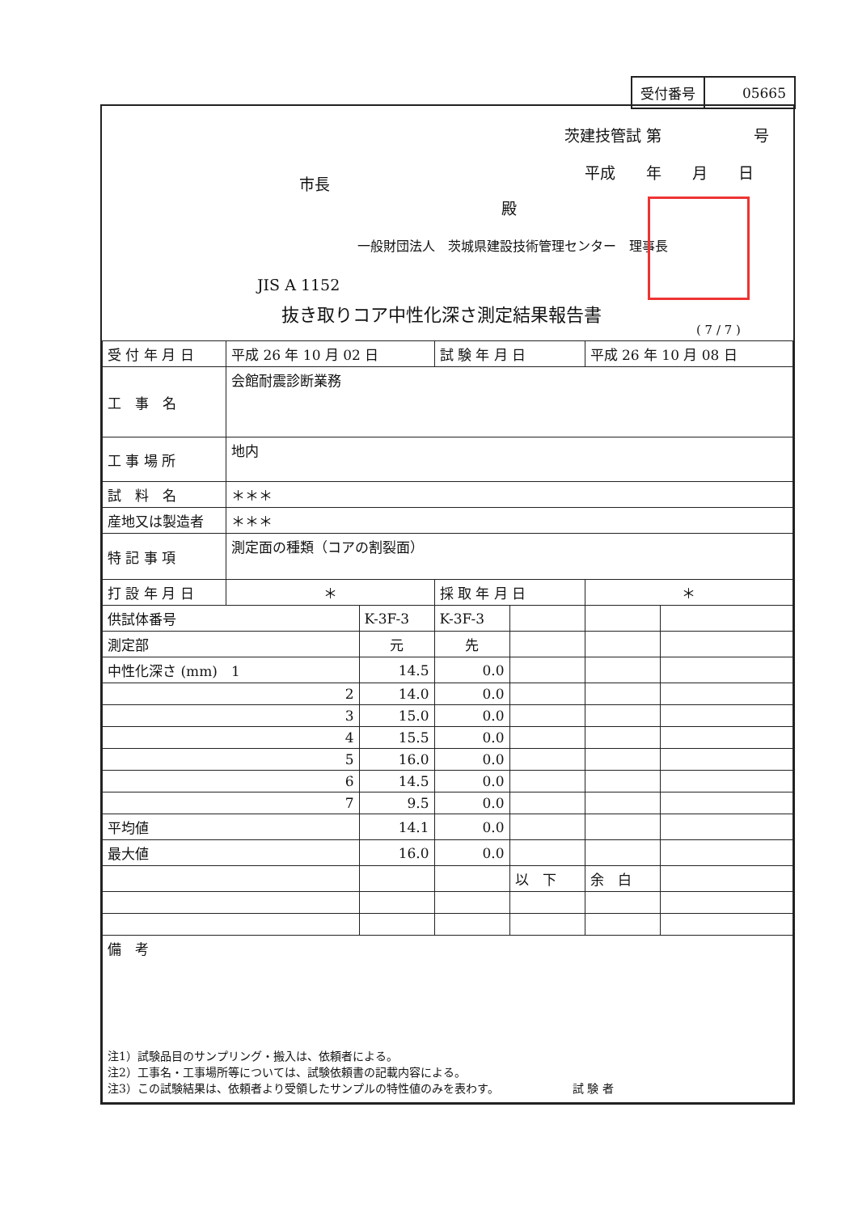| 受付番号 | 05665 |
茨建技管試 第　　　　　　号
平成　　年　　月　　日
市長
殿
一般財団法人　茨城県建設技術管理センター　理事長
JIS A 1152
抜き取りコア中性化深さ測定結果報告書
( 7 / 7 )
| 受 付 年 月 日 | 平成 26 年 10 月 02 日 | | 試 験 年 月 日 | | 平成 26 年 10 月 08 日 | |
| 工 事 名 | 会館耐震診断業務 | | | | | |
| 工 事 場 所 | 地内 | | | | | |
| 試 料 名 | ＊＊＊ | | | | | |
| 産地又は製造者 | ＊＊＊ | | | | | |
| 特 記 事 項 | 測定面の種類（コアの割裂面） | | | | | |
| 打 設 年 月 日 | ＊ | | 採 取 年 月 日 | | ＊ | |
| 供試体番号 | | K-3F-3 | K-3F-3 | | | |
| 測定部 | | 元 | 先 | | | |
| 中性化深さ (mm) 1 | | 14.5 | 0.0 | | | |
| 2 | | 14.0 | 0.0 | | | |
| 3 | | 15.0 | 0.0 | | | |
| 4 | | 15.5 | 0.0 | | | |
| 5 | | 16.0 | 0.0 | | | |
| 6 | | 14.5 | 0.0 | | | |
| 7 | | 9.5 | 0.0 | | | |
| 平均値 | | 14.1 | 0.0 | | | |
| 最大値 | | 16.0 | 0.0 | | | |
| | | | | 以 下 | 余 白 | |
| 備 考 注1）試験品目のサンプリング・搬入は、依頼者による。 注2）工事名・工事場所等については、試験依頼書の記載内容による。 注3）この試験結果は、依頼者より受領したサンプルの特性値のみを表わす。 試 験 者 | | | | | | |